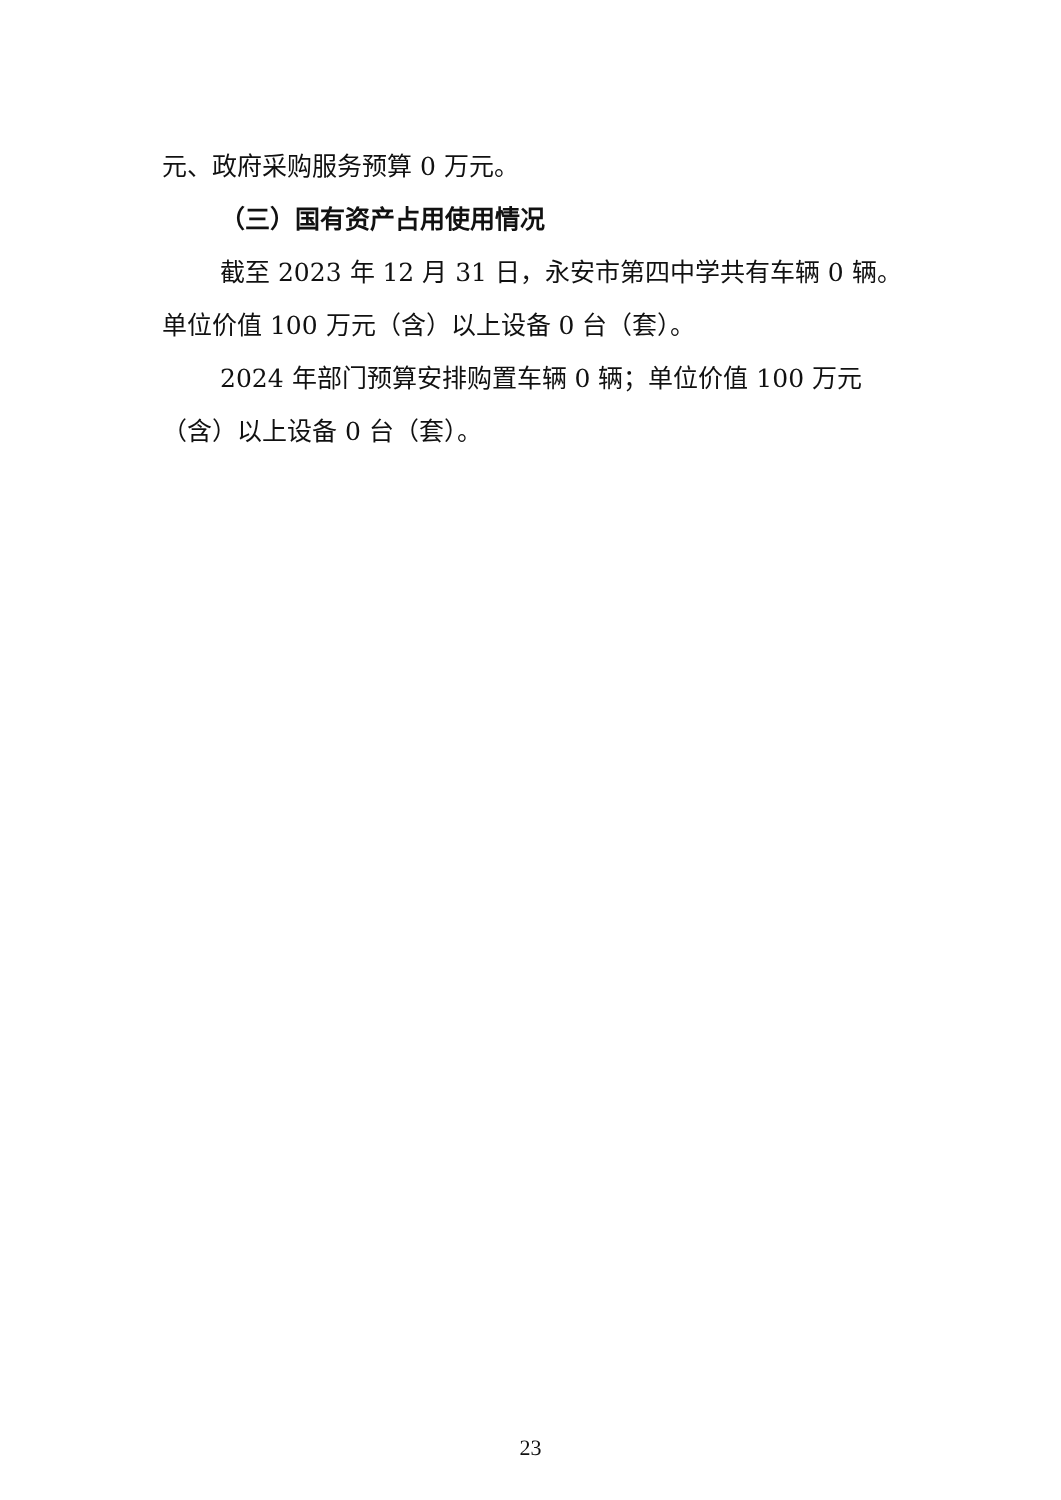元、政府采购服务预算 0 万元。
（三）国有资产占用使用情况
截至 2023 年 12 月 31 日，永安市第四中学共有车辆 0 辆。单位价值 100 万元（含）以上设备 0 台（套）。
2024 年部门预算安排购置车辆 0 辆；单位价值 100 万元（含）以上设备 0 台（套）。
23